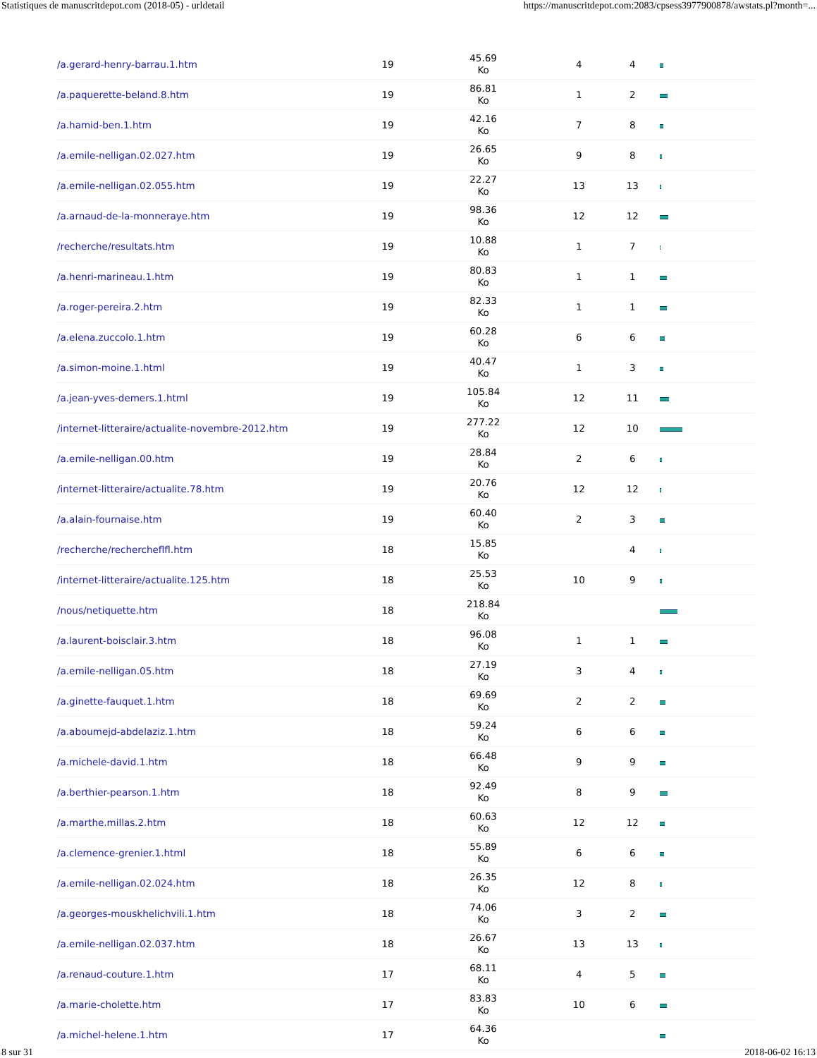Statistiques de manuscritdepot.com (2018-05) - urldetail https://manuscritdepot.com:2083/cpsess3977900878/awstats.pl?month=...
| /a.gerard-henry-barrau.1.htm | 19 | 45.69 Ko | 4 | 4 | |
| /a.paquerette-beland.8.htm | 19 | 86.81 Ko | 1 | 2 | |
| /a.hamid-ben.1.htm | 19 | 42.16 Ko | 7 | 8 | |
| /a.emile-nelligan.02.027.htm | 19 | 26.65 Ko | 9 | 8 | |
| /a.emile-nelligan.02.055.htm | 19 | 22.27 Ko | 13 | 13 | |
| /a.arnaud-de-la-monneraye.htm | 19 | 98.36 Ko | 12 | 12 | |
| /recherche/resultats.htm | 19 | 10.88 Ko | 1 | 7 | |
| /a.henri-marineau.1.htm | 19 | 80.83 Ko | 1 | 1 | |
| /a.roger-pereira.2.htm | 19 | 82.33 Ko | 1 | 1 | |
| /a.elena.zuccolo.1.htm | 19 | 60.28 Ko | 6 | 6 | |
| /a.simon-moine.1.html | 19 | 40.47 Ko | 1 | 3 | |
| /a.jean-yves-demers.1.html | 19 | 105.84 Ko | 12 | 11 | |
| /internet-litteraire/actualite-novembre-2012.htm | 19 | 277.22 Ko | 12 | 10 | |
| /a.emile-nelligan.00.htm | 19 | 28.84 Ko | 2 | 6 | |
| /internet-litteraire/actualite.78.htm | 19 | 20.76 Ko | 12 | 12 | |
| /a.alain-fournaise.htm | 19 | 60.40 Ko | 2 | 3 | |
| /recherche/rechercheflfl.htm | 18 | 15.85 Ko | | 4 | |
| /internet-litteraire/actualite.125.htm | 18 | 25.53 Ko | 10 | 9 | |
| /nous/netiquette.htm | 18 | 218.84 Ko | | | |
| /a.laurent-boisclair.3.htm | 18 | 96.08 Ko | 1 | 1 | |
| /a.emile-nelligan.05.htm | 18 | 27.19 Ko | 3 | 4 | |
| /a.ginette-fauquet.1.htm | 18 | 69.69 Ko | 2 | 2 | |
| /a.aboumejd-abdelaziz.1.htm | 18 | 59.24 Ko | 6 | 6 | |
| /a.michele-david.1.htm | 18 | 66.48 Ko | 9 | 9 | |
| /a.berthier-pearson.1.htm | 18 | 92.49 Ko | 8 | 9 | |
| /a.marthe.millas.2.htm | 18 | 60.63 Ko | 12 | 12 | |
| /a.clemence-grenier.1.html | 18 | 55.89 Ko | 6 | 6 | |
| /a.emile-nelligan.02.024.htm | 18 | 26.35 Ko | 12 | 8 | |
| /a.georges-mouskhelichvili.1.htm | 18 | 74.06 Ko | 3 | 2 | |
| /a.emile-nelligan.02.037.htm | 18 | 26.67 Ko | 13 | 13 | |
| /a.renaud-couture.1.htm | 17 | 68.11 Ko | 4 | 5 | |
| /a.marie-cholette.htm | 17 | 83.83 Ko | 10 | 6 | |
| /a.michel-helene.1.htm | 17 | 64.36 Ko | | | |
8 sur 31 2018-06-02 16:13